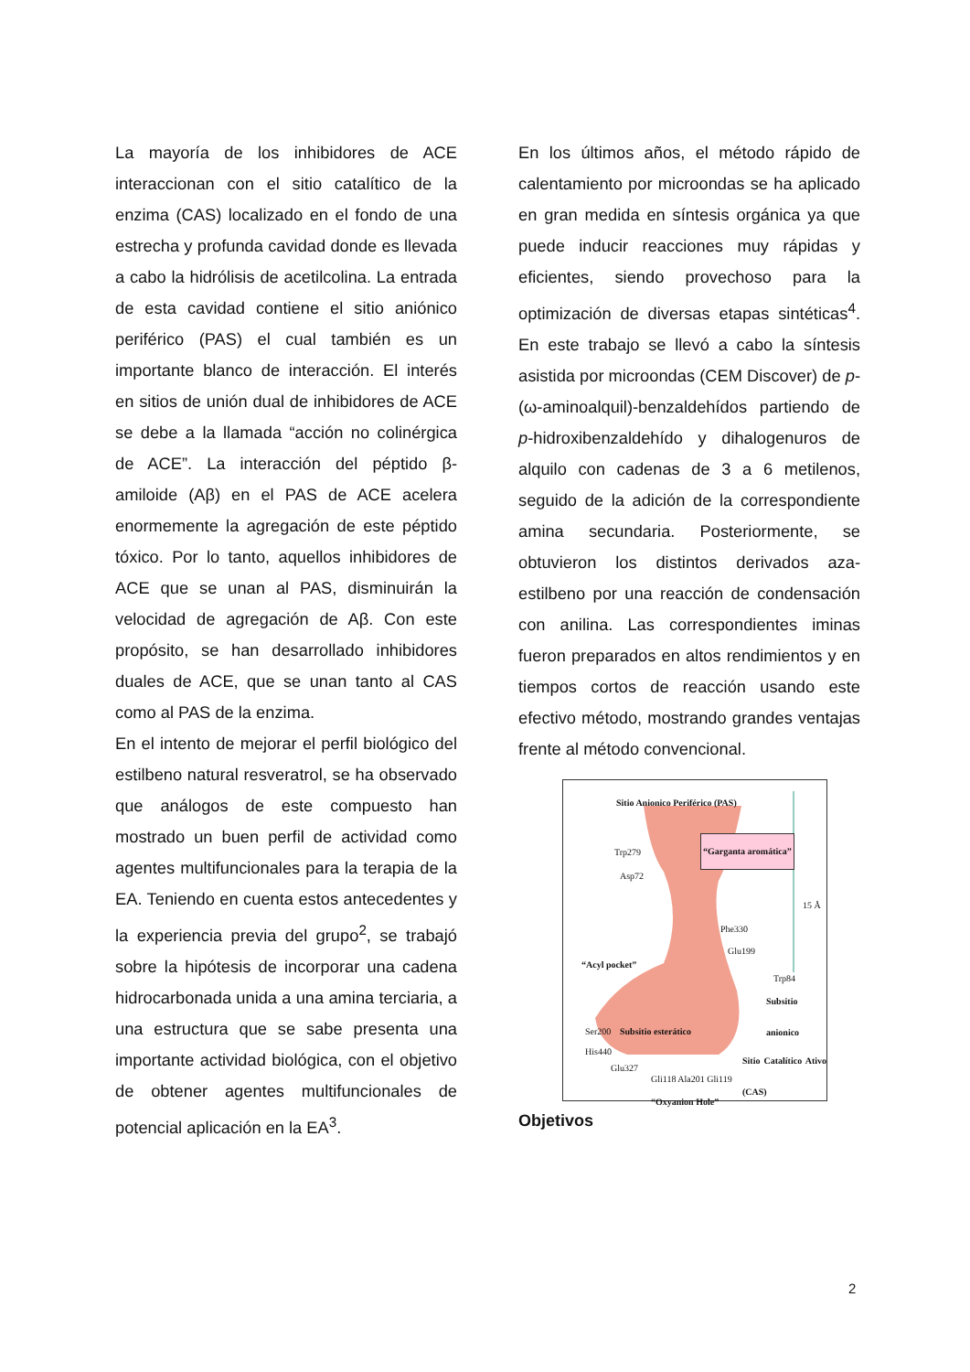La mayoría de los inhibidores de ACE interaccionan con el sitio catalítico de la enzima (CAS) localizado en el fondo de una estrecha y profunda cavidad donde es llevada a cabo la hidrólisis de acetilcolina. La entrada de esta cavidad contiene el sitio aniónico periférico (PAS) el cual también es un importante blanco de interacción. El interés en sitios de unión dual de inhibidores de ACE se debe a la llamada “acción no colinérgica de ACE”. La interacción del péptido β-amiloide (Aβ) en el PAS de ACE acelera enormemente la agregación de este péptido tóxico. Por lo tanto, aquellos inhibidores de ACE que se unan al PAS, disminuirán la velocidad de agregación de Aβ. Con este propósito, se han desarrollado inhibidores duales de ACE, que se unan tanto al CAS como al PAS de la enzima.
En el intento de mejorar el perfil biológico del estilbeno natural resveratrol, se ha observado que análogos de este compuesto han mostrado un buen perfil de actividad como agentes multifuncionales para la terapia de la EA. Teniendo en cuenta estos antecedentes y la experiencia previa del grupo<sup>2</sup>, se trabajó sobre la hipótesis de incorporar una cadena hidrocarbonada unida a una amina terciaria, a una estructura que se sabe presenta una importante actividad biológica, con el objetivo de obtener agentes multifuncionales de potencial aplicación en la EA<sup>3</sup>.
En los últimos años, el método rápido de calentamiento por microondas se ha aplicado en gran medida en síntesis orgánica ya que puede inducir reacciones muy rápidas y eficientes, siendo provechoso para la optimización de diversas etapas sintéticas<sup>4</sup>. En este trabajo se llevó a cabo la síntesis asistida por microondas (CEM Discover) de p-(ω-aminoalquil)-benzaldehídos partiendo de p-hidroxibenzaldehído y dihalogenuros de alquilo con cadenas de 3 a 6 metilenos, seguido de la adición de la correspondiente amina secundaria. Posteriormente, se obtuvieron los distintos derivados aza-estilbeno por una reacción de condensación con anilina. Las correspondientes iminas fueron preparados en altos rendimientos y en tiempos cortos de reacción usando este efectivo método, mostrando grandes ventajas frente al método convencional.
Sitio Anionico Periférico (PAS)
Trp279
Asp72
“Garganta aromática”
15 Å
Phe330
Glu199
“Acyl pocket”
Trp84
Subsitio anionico
Ser200 Subsitio esterático
His440
Glu327
Sitio Catalítico Ativo (CAS)
Gli118 Ala201 Gli119
“Oxyanion Hole”
Objetivos
2